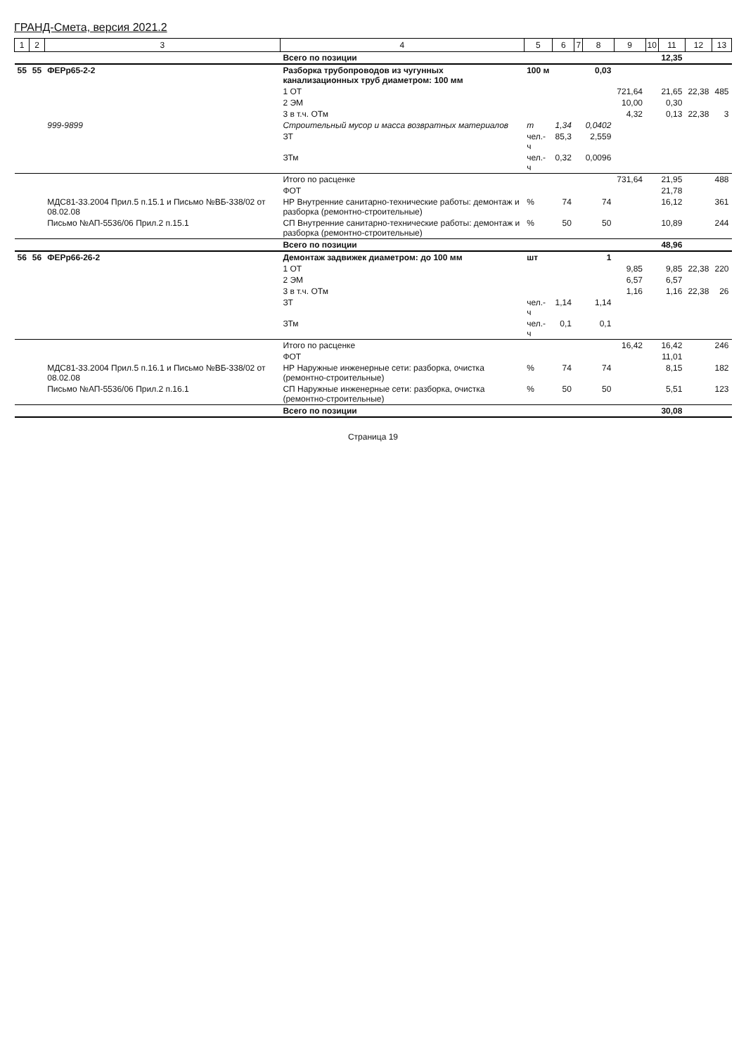ГРАНД-Смета, версия 2021.2
| 1 | 2 | 3 | 4 | 5 | 6 | 7 | 8 | 9 | 10 | 11 | 12 | 13 |
| --- | --- | --- | --- | --- | --- | --- | --- | --- | --- | --- | --- | --- |
| | | | Всего по позиции | | | | | | | 12,35 | | |
| 55 | 55 | ФЕРр65-2-2 | Разборка трубопроводов из чугунных канализационных труб диаметром: 100 мм | 100 м | | | 0,03 | | | | | |
| | | | 1 ОТ | | | | | 721,64 | | 21,65 | 22,38 | 485 |
| | | | 2 ЭМ | | | | | 10,00 | | 0,30 | | |
| | | | 3 в т.ч. ОТм | | | | | 4,32 | | 0,13 | 22,38 | 3 |
| | | 999-9899 | Строительный мусор и масса возвратных материалов | т | 1,34 | | 0,0402 | | | | | |
| | | | ЗТ | чел.-ч | 85,3 | | 2,559 | | | | | |
| | | | ЗТм | чел.-ч | 0,32 | | 0,0096 | | | | | |
| | | | Итого по расценке | | | | | 731,64 | | 21,95 | | 488 |
| | | | ФОТ | | | | | | | 21,78 | | |
| | | МДС81-33.2004 Прил.5 п.15.1 и Письмо №ВБ-338/02 от 08.02.08 | НР Внутренние санитарно-технические работы: демонтаж и разборка (ремонтно-строительные) | % | 74 | | 74 | | | 16,12 | | 361 |
| | | Письмо №АП-5536/06 Прил.2 п.15.1 | СП Внутренние санитарно-технические работы: демонтаж и разборка (ремонтно-строительные) | % | 50 | | 50 | | | 10,89 | | 244 |
| | | | Всего по позиции | | | | | | | 48,96 | | |
| 56 | 56 | ФЕРр66-26-2 | Демонтаж задвижек диаметром: до 100 мм | шт | | | 1 | | | | | |
| | | | 1 ОТ | | | | | 9,85 | | 9,85 | 22,38 | 220 |
| | | | 2 ЭМ | | | | | 6,57 | | 6,57 | | |
| | | | 3 в т.ч. ОТм | | | | | 1,16 | | 1,16 | 22,38 | 26 |
| | | | ЗТ | чел.-ч | 1,14 | | 1,14 | | | | | |
| | | | ЗТм | чел.-ч | 0,1 | | 0,1 | | | | | |
| | | | Итого по расценке | | | | | 16,42 | | 16,42 | | 246 |
| | | | ФОТ | | | | | | | 11,01 | | |
| | | МДС81-33.2004 Прил.5 п.16.1 и Письмо №ВБ-338/02 от 08.02.08 | НР Наружные инженерные сети: разборка, очистка (ремонтно-строительные) | % | 74 | | 74 | | | 8,15 | | 182 |
| | | Письмо №АП-5536/06 Прил.2 п.16.1 | СП Наружные инженерные сети: разборка, очистка (ремонтно-строительные) | % | 50 | | 50 | | | 5,51 | | 123 |
| | | | Всего по позиции | | | | | | | 30,08 | | |
Страница 19